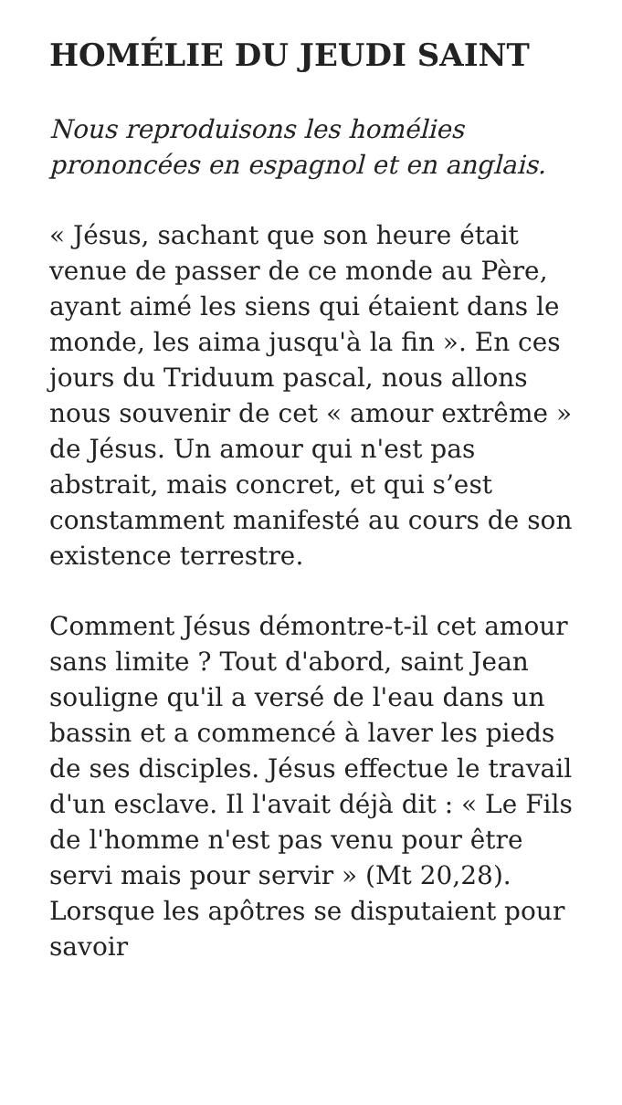HOMÉLIE DU JEUDI SAINT
Nous reproduisons les homélies prononcées en espagnol et en anglais.
« Jésus, sachant que son heure était venue de passer de ce monde au Père, ayant aimé les siens qui étaient dans le monde, les aima jusqu'à la fin ». En ces jours du Triduum pascal, nous allons nous souvenir de cet « amour extrême » de Jésus. Un amour qui n'est pas abstrait, mais concret, et qui s’est constamment manifesté au cours de son existence terrestre.
Comment Jésus démontre-t-il cet amour sans limite ? Tout d'abord, saint Jean souligne qu'il a versé de l'eau dans un bassin et a commencé à laver les pieds de ses disciples. Jésus effectue le travail d'un esclave. Il l'avait déjà dit : « Le Fils de l'homme n'est pas venu pour être servi mais pour servir » (Mt 20,28). Lorsque les apôtres se disputaient pour savoir